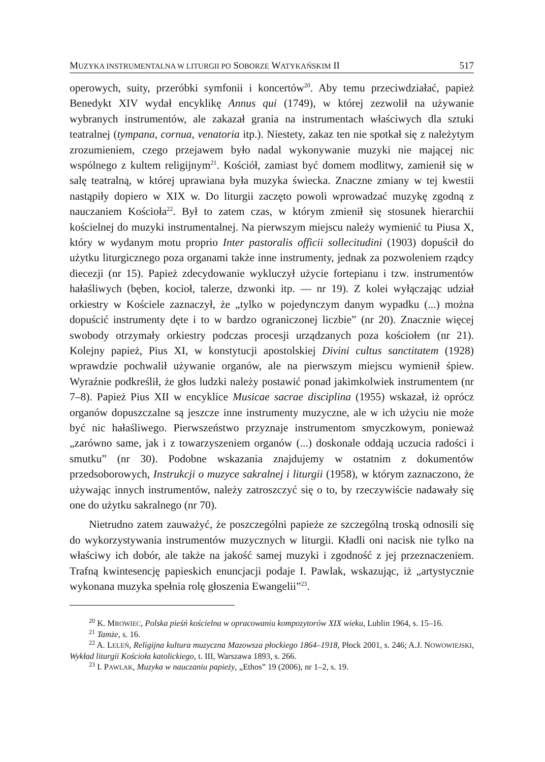MUZYKA INSTRUMENTALNA W LITURGII PO SOBORZE WATYKAŃSKIM II 517
operowych, suity, przeróbki symfonii i koncertów<sup>20</sup>. Aby temu przeciwdziałać, papież Benedykt XIV wydał encyklikę Annus qui (1749), w której zezwolił na używanie wybranych instrumentów, ale zakazał grania na instrumentach właściwych dla sztuki teatralnej (tympana, cornua, venatoria itp.). Niestety, zakaz ten nie spotkał się z należytym zrozumieniem, czego przejawem było nadal wykonywanie muzyki nie mającej nic wspólnego z kultem religijnym<sup>21</sup>. Kościół, zamiast być domem modlitwy, zamienił się w salę teatralną, w której uprawiana była muzyka świecka. Znaczne zmiany w tej kwestii nastąpiły dopiero w XIX w. Do liturgii zaczęto powoli wprowadzać muzykę zgodną z nauczaniem Kościoła<sup>22</sup>. Był to zatem czas, w którym zmienił się stosunek hierarchii kościelnej do muzyki instrumentalnej. Na pierwszym miejscu należy wymienić tu Piusa X, który w wydanym motu proprio Inter pastoralis officii sollecitudini (1903) dopuścił do użytku liturgicznego poza organami także inne instrumenty, jednak za pozwoleniem rządcy diecezji (nr 15). Papież zdecydowanie wykluczył użycie fortepianu i tzw. instrumentów hałaśliwych (bęben, kocioł, talerze, dzwonki itp. — nr 19). Z kolei wyłączając udział orkiestry w Kościele zaznaczył, że „tylko w pojedynczym danym wypadku (...) można dopuścić instrumenty dęte i to w bardzo ograniczonej liczbie” (nr 20). Znacznie więcej swobody otrzymały orkiestry podczas procesji urządzanych poza kościołem (nr 21). Kolejny papież, Pius XI, w konstytucji apostolskiej Divini cultus sanctitatem (1928) wprawdzie pochwalił używanie organów, ale na pierwszym miejscu wymienił śpiew. Wyraźnie podkreślił, że głos ludzki należy postawić ponad jakimkolwiek instrumentem (nr 7–8). Papież Pius XII w encyklice Musicae sacrae disciplina (1955) wskazał, iż oprócz organów dopuszczalne są jeszcze inne instrumenty muzyczne, ale w ich użyciu nie może być nic hałaśliwego. Pierwszeństwo przyznaje instrumentom smyczkowym, ponieważ „zarówno same, jak i z towarzyszeniem organów (...) doskonale oddają uczucia radości i smutku” (nr 30). Podobne wskazania znajdujemy w ostatnim z dokumentów przedsoborowych, Instrukcji o muzyce sakralnej i liturgii (1958), w którym zaznaczono, że używając innych instrumentów, należy zatroszczyć się o to, by rzeczywiście nadawały się one do użytku sakralnego (nr 70).
Nietrudno zatem zauważyć, że poszczególni papieże ze szczególną troską odnosili się do wykorzystywania instrumentów muzycznych w liturgii. Kładli oni nacisk nie tylko na właściwy ich dobór, ale także na jakość samej muzyki i zgodność z jej przeznaczeniem. Trafną kwintesencję papieskich enuncjacji podaje I. Pawlak, wskazując, iż „artystycznie wykonana muzyka spełnia rolę głoszenia Ewangelii”<sup>23</sup>.
<sup>20</sup> K. MROWIEC, Polska pieśń kościelna w opracowaniu kompozytorów XIX wieku, Lublin 1964, s. 15–16.
<sup>21</sup> Tamże, s. 16.
<sup>22</sup> A. LELEŃ, Religijna kultura muzyczna Mazowsza płockiego 1864–1918, Płock 2001, s. 246; A.J. NOWOWIEJSKI, Wykład liturgii Kościoła katolickiego, t. III, Warszawa 1893, s. 266.
<sup>23</sup> I. PAWLAK, Muzyka w nauczaniu papieży, „Ethos” 19 (2006), nr 1–2, s. 19.